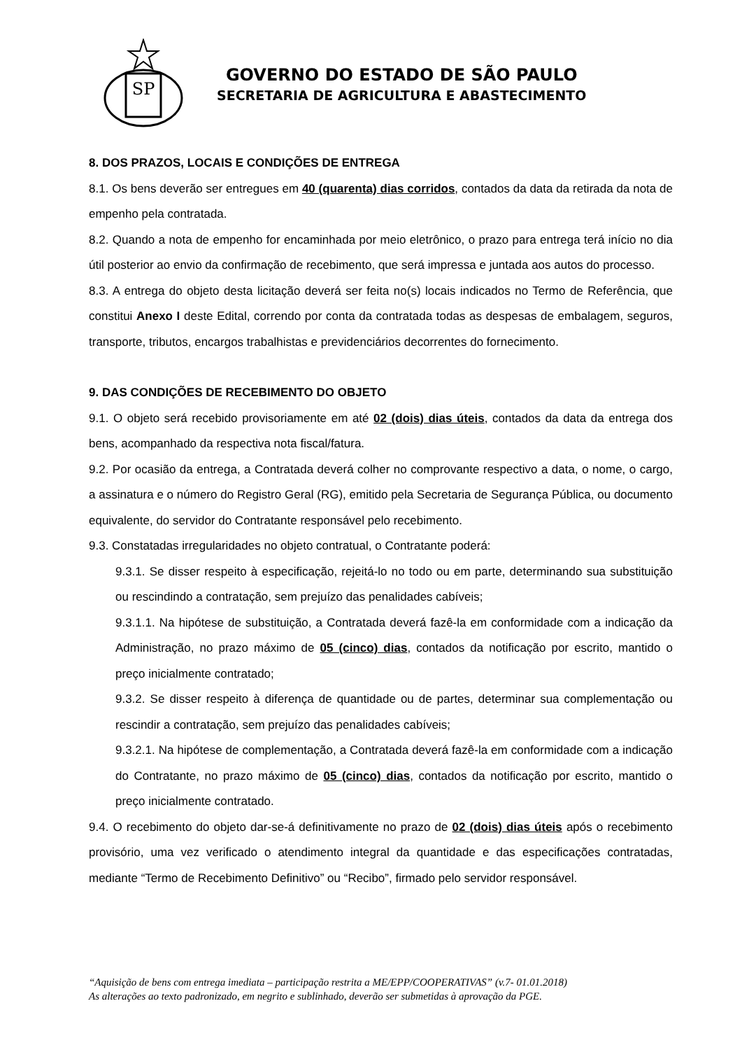SP
GOVERNO DO ESTADO DE SÃO PAULO
SECRETARIA DE AGRICULTURA E ABASTECIMENTO
8. DOS PRAZOS, LOCAIS E CONDIÇÕES DE ENTREGA
8.1. Os bens deverão ser entregues em 40 (quarenta) dias corridos, contados da data da retirada da nota de empenho pela contratada.
8.2. Quando a nota de empenho for encaminhada por meio eletrônico, o prazo para entrega terá início no dia útil posterior ao envio da confirmação de recebimento, que será impressa e juntada aos autos do processo.
8.3. A entrega do objeto desta licitação deverá ser feita no(s) locais indicados no Termo de Referência, que constitui Anexo I deste Edital, correndo por conta da contratada todas as despesas de embalagem, seguros, transporte, tributos, encargos trabalhistas e previdenciários decorrentes do fornecimento.
9. DAS CONDIÇÕES DE RECEBIMENTO DO OBJETO
9.1. O objeto será recebido provisoriamente em até 02 (dois) dias úteis, contados da data da entrega dos bens, acompanhado da respectiva nota fiscal/fatura.
9.2. Por ocasião da entrega, a Contratada deverá colher no comprovante respectivo a data, o nome, o cargo, a assinatura e o número do Registro Geral (RG), emitido pela Secretaria de Segurança Pública, ou documento equivalente, do servidor do Contratante responsável pelo recebimento.
9.3. Constatadas irregularidades no objeto contratual, o Contratante poderá:
9.3.1. Se disser respeito à especificação, rejeitá-lo no todo ou em parte, determinando sua substituição ou rescindindo a contratação, sem prejuízo das penalidades cabíveis;
9.3.1.1. Na hipótese de substituição, a Contratada deverá fazê-la em conformidade com a indicação da Administração, no prazo máximo de 05 (cinco) dias, contados da notificação por escrito, mantido o preço inicialmente contratado;
9.3.2. Se disser respeito à diferença de quantidade ou de partes, determinar sua complementação ou rescindir a contratação, sem prejuízo das penalidades cabíveis;
9.3.2.1. Na hipótese de complementação, a Contratada deverá fazê-la em conformidade com a indicação do Contratante, no prazo máximo de 05 (cinco) dias, contados da notificação por escrito, mantido o preço inicialmente contratado.
9.4. O recebimento do objeto dar-se-á definitivamente no prazo de 02 (dois) dias úteis após o recebimento provisório, uma vez verificado o atendimento integral da quantidade e das especificações contratadas, mediante “Termo de Recebimento Definitivo” ou “Recibo”, firmado pelo servidor responsável.
“Aquisição de bens com entrega imediata – participação restrita a ME/EPP/COOPERATIVAS” (v.7- 01.01.2018)
As alterações ao texto padronizado, em negrito e sublinhado, deverão ser submetidas à aprovação da PGE.